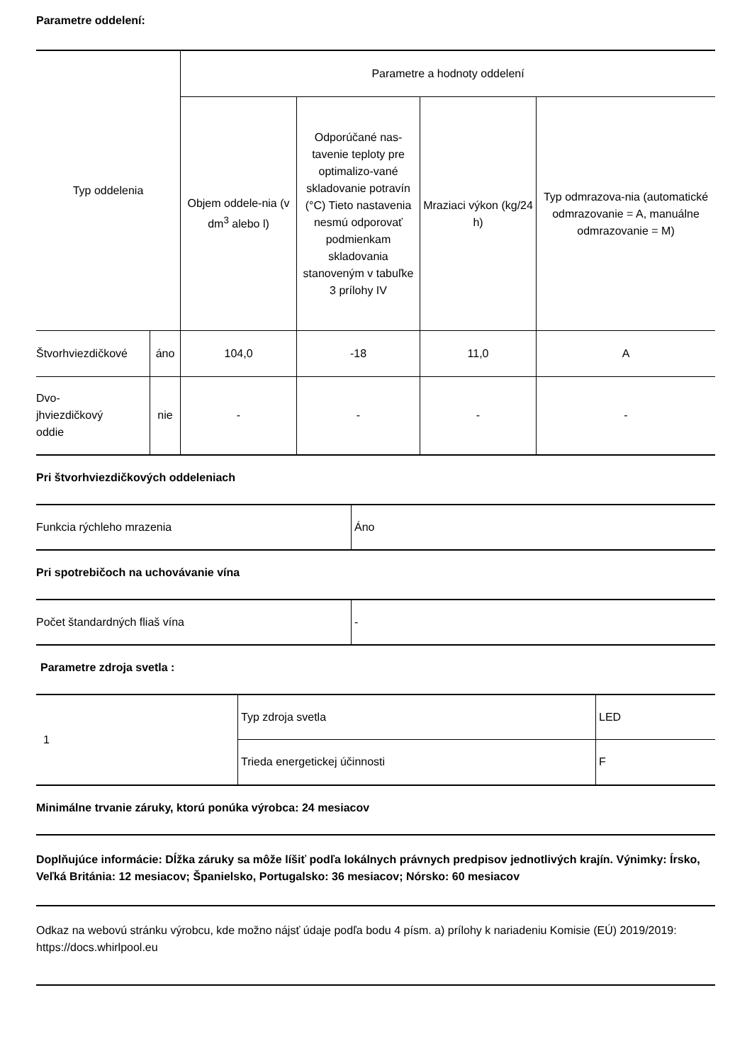Parametre oddelení:
| Typ oddelenia | | Parametre a hodnoty oddelení | | | |
| --- | --- | --- | --- | --- | --- |
| | | Objem oddele-nia (v dm<sup>3</sup> alebo l) | Odporúčané nas-tavenie teploty pre optimalizo-vané skladovanie potravín (°C) Tieto nastavenia nesmú odporovať podmienkam skladovania stanoveným v tabuľke 3 prílohy IV | Mraziaci výkon (kg/24 h) | Typ odmrazova-nia (automatické odmrazovanie = A, manuálne odmrazovanie = M) |
| Štvorhviezdičkové | áno | 104,0 | -18 | 11,0 | A |
| Dvo- jhviezdičkový oddie | nie | - | - | - | - |
Pri štvorhviezdičkových oddeleniach
| Funkcia rýchleho mrazenia | Áno |
Pri spotrebičoch na uchovávanie vína
| Počet štandardných fliaš vína | - |
Parametre zdroja svetla :
| 1 | Typ zdroja svetla | LED |
| | Trieda energetickej účinnosti | F |
Minimálne trvanie záruky, ktorú ponúka výrobca: 24 mesiacov
Doplňujúce informácie: Dĺžka záruky sa môže líšiť podľa lokálnych právnych predpisov jednotlivých krajín. Výnimky: Írsko, Veľká Británia: 12 mesiacov; Španielsko, Portugalsko: 36 mesiacov; Nórsko: 60 mesiacov
Odkaz na webovú stránku výrobcu, kde možno nájsť údaje podľa bodu 4 písm. a) prílohy k nariadeniu Komisie (EÚ) 2019/2019: https://docs.whirlpool.eu